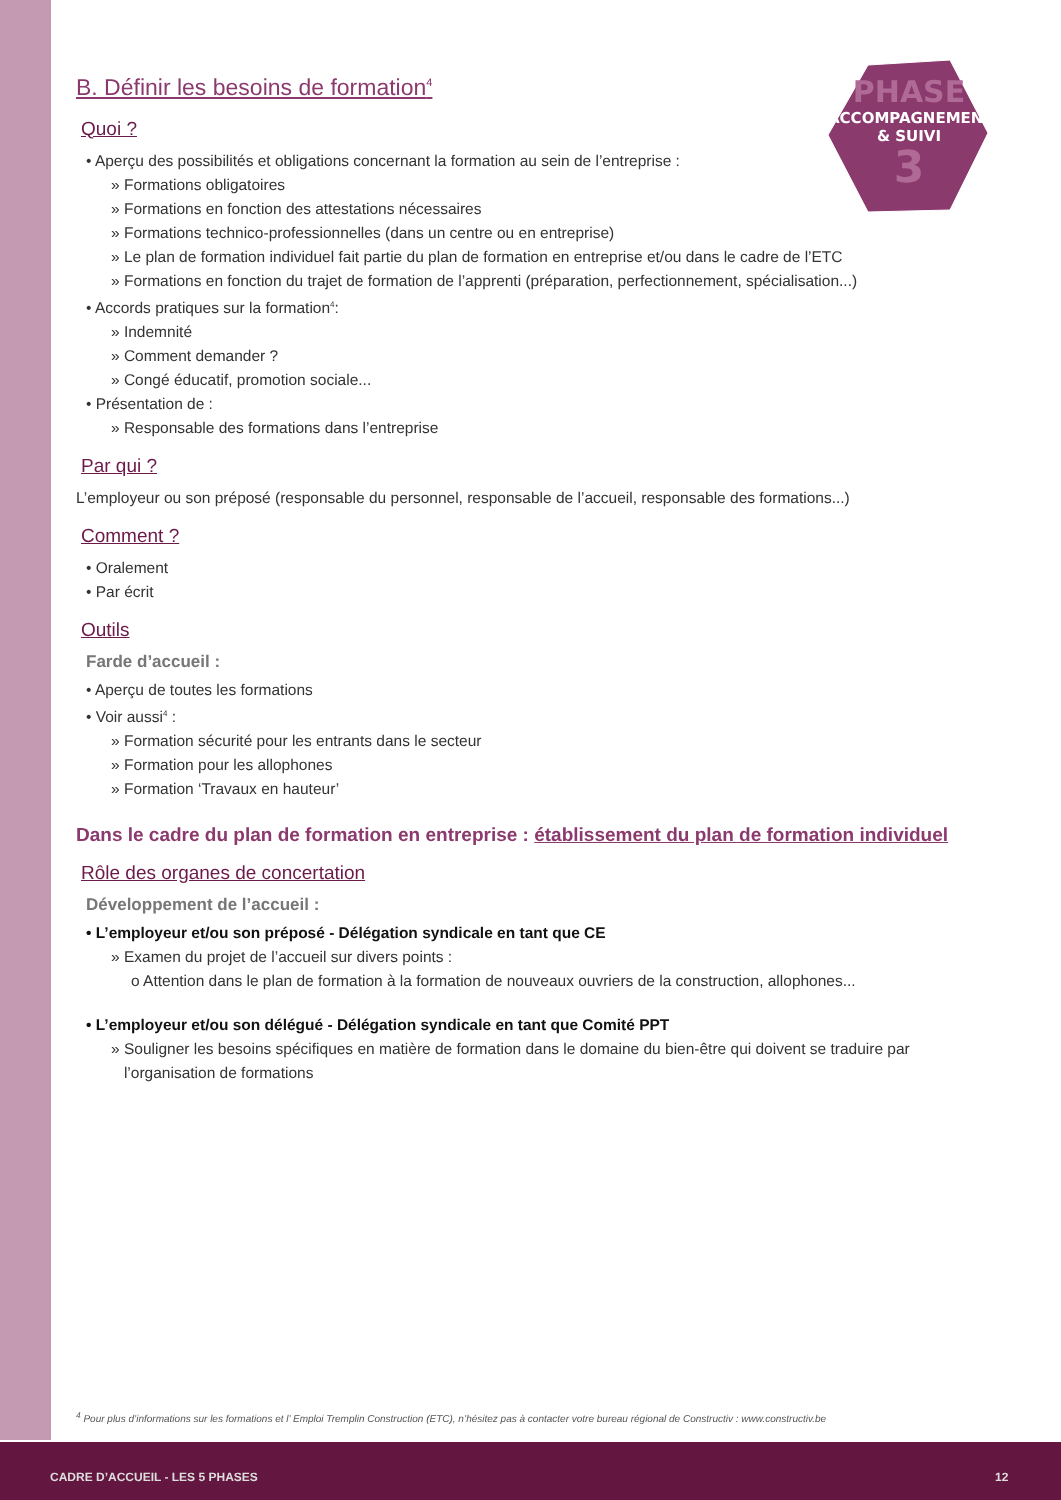PHASE
ACCOMPAGNEMENT
& SUIVI
3
B. Définir les besoins de formation<sup>4</sup>
Quoi ?
• Aperçu des possibilités et obligations concernant la formation au sein de l’entreprise :
» Formations obligatoires
» Formations en fonction des attestations nécessaires
» Formations technico-professionnelles (dans un centre ou en entreprise)
» Le plan de formation individuel fait partie du plan de formation en entreprise et/ou dans le cadre de l’ETC
» Formations en fonction du trajet de formation de l’apprenti (préparation, perfectionnement, spécialisation...)
• Accords pratiques sur la formation<sup>4</sup>:
» Indemnité
» Comment demander ?
» Congé éducatif, promotion sociale...
• Présentation de :
» Responsable des formations dans l’entreprise
Par qui ?
L’employeur ou son préposé (responsable du personnel, responsable de l’accueil, responsable des formations...)
Comment ?
• Oralement
• Par écrit
Outils
Farde d’accueil :
• Aperçu de toutes les formations
• Voir aussi<sup>4</sup> :
» Formation sécurité pour les entrants dans le secteur
» Formation pour les allophones
» Formation ‘Travaux en hauteur’
Dans le cadre du plan de formation en entreprise : établissement du plan de formation individuel
Rôle des organes de concertation
Développement de l’accueil :
• L’employeur et/ou son préposé - Délégation syndicale en tant que CE
» Examen du projet de l’accueil sur divers points :
o Attention dans le plan de formation à la formation de nouveaux ouvriers de la construction, allophones...
• L’employeur et/ou son délégué - Délégation syndicale en tant que Comité PPT
» Souligner les besoins spécifiques en matière de formation dans le domaine du bien-être qui doivent se traduire par
l’organisation de formations
<sup>4</sup> Pour plus d’informations sur les formations et l’ Emploi Tremplin Construction (ETC), n’hésitez pas à contacter votre bureau régional de Constructiv : www.constructiv.be
CADRE D’ACCUEIL - LES 5 PHASES 12